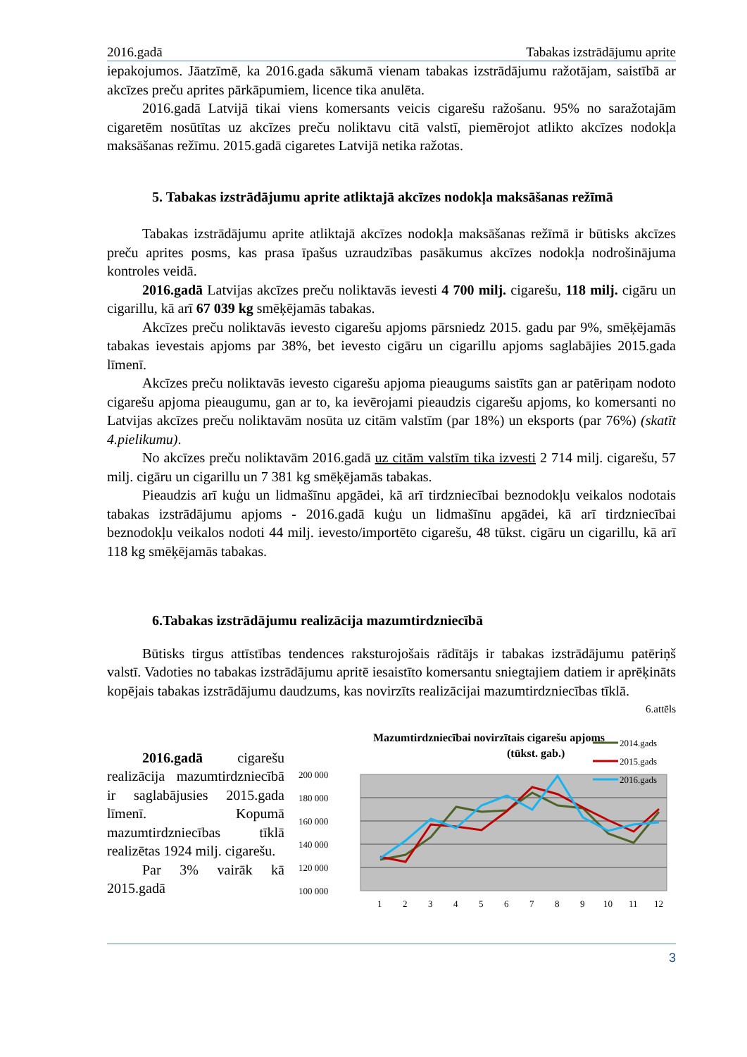2016.gadā Tabakas izstrādājumu aprite
iepakojumos. Jāatzīmē, ka 2016.gada sākumā vienam tabakas izstrādājumu ražotājam, saistībā ar akcīzes preču aprites pārkāpumiem, licence tika anulēta.
2016.gadā Latvijā tikai viens komersants veicis cigarešu ražošanu. 95% no saražotajām cigaretēm nosūtītas uz akcīzes preču noliktavu citā valstī, piemērojot atlikto akcīzes nodokļa maksāšanas režīmu. 2015.gadā cigaretes Latvijā netika ražotas.
5. Tabakas izstrādājumu aprite atliktajā akcīzes nodokļa maksāšanas režīmā
Tabakas izstrādājumu aprite atliktajā akcīzes nodokļa maksāšanas režīmā ir būtisks akcīzes preču aprites posms, kas prasa īpašus uzraudzības pasākumus akcīzes nodokļa nodrošinājuma kontroles veidā.
2016.gadā Latvijas akcīzes preču noliktavās ievesti 4 700 milj. cigarešu, 118 milj. cigāru un cigarillu, kā arī 67 039 kg smēķējamās tabakas.
Akcīzes preču noliktavās ievesto cigarešu apjoms pārsniedz 2015. gadu par 9%, smēķējamās tabakas ievestais apjoms par 38%, bet ievesto cigāru un cigarillu apjoms saglabājies 2015.gada līmenī.
Akcīzes preču noliktavās ievesto cigarešu apjoma pieaugums saistīts gan ar patēriņam nodoto cigarešu apjoma pieaugumu, gan ar to, ka ievērojami pieaudzis cigarešu apjoms, ko komersanti no Latvijas akcīzes preču noliktavām nosūta uz citām valstīm (par 18%) un eksports (par 76%) (skatīt 4.pielikumu).
No akcīzes preču noliktavām 2016.gadā uz citām valstīm tika izvesti 2 714 milj. cigarešu, 57 milj. cigāru un cigarillu un 7 381 kg smēķējamās tabakas.
Pieaudzis arī kuģu un lidmašīnu apgādei, kā arī tirdzniecībai beznodokļu veikalos nodotais tabakas izstrādājumu apjoms - 2016.gadā kuģu un lidmašīnu apgādei, kā arī tirdzniecībai beznodokļu veikalos nodoti 44 milj. ievesto/importēto cigarešu, 48 tūkst. cigāru un cigarillu, kā arī 118 kg smēķējamās tabakas.
6.Tabakas izstrādājumu realizācija mazumtirdzniecībā
Būtisks tirgus attīstības tendences raksturojošais rādītājs ir tabakas izstrādājumu patēriņš valstī. Vadoties no tabakas izstrādājumu apritē iesaistīto komersantu sniegtajiem datiem ir aprēķināts kopējais tabakas izstrādājumu daudzums, kas novirzīts realizācijai mazumtirdzniecības tīklā.
6.attēls
2016.gadā cigarešu realizācija mazumtirdzniecībā ir saglabājusies 2015.gada līmenī. Kopumā mazumtirdzniecības tīklā realizētas 1924 milj. cigarešu.
Par 3% vairāk kā 2015.gadā
Mazumtirdzniecībai novirzītais cigarešu apjoms
(tūkst. gab.)
200 000
180 000
160 000
140 000
120 000
100 000
1
2
3
4
5
6
7
8
9
10
11
12
2014.gads
2015.gads
2016.gads
3